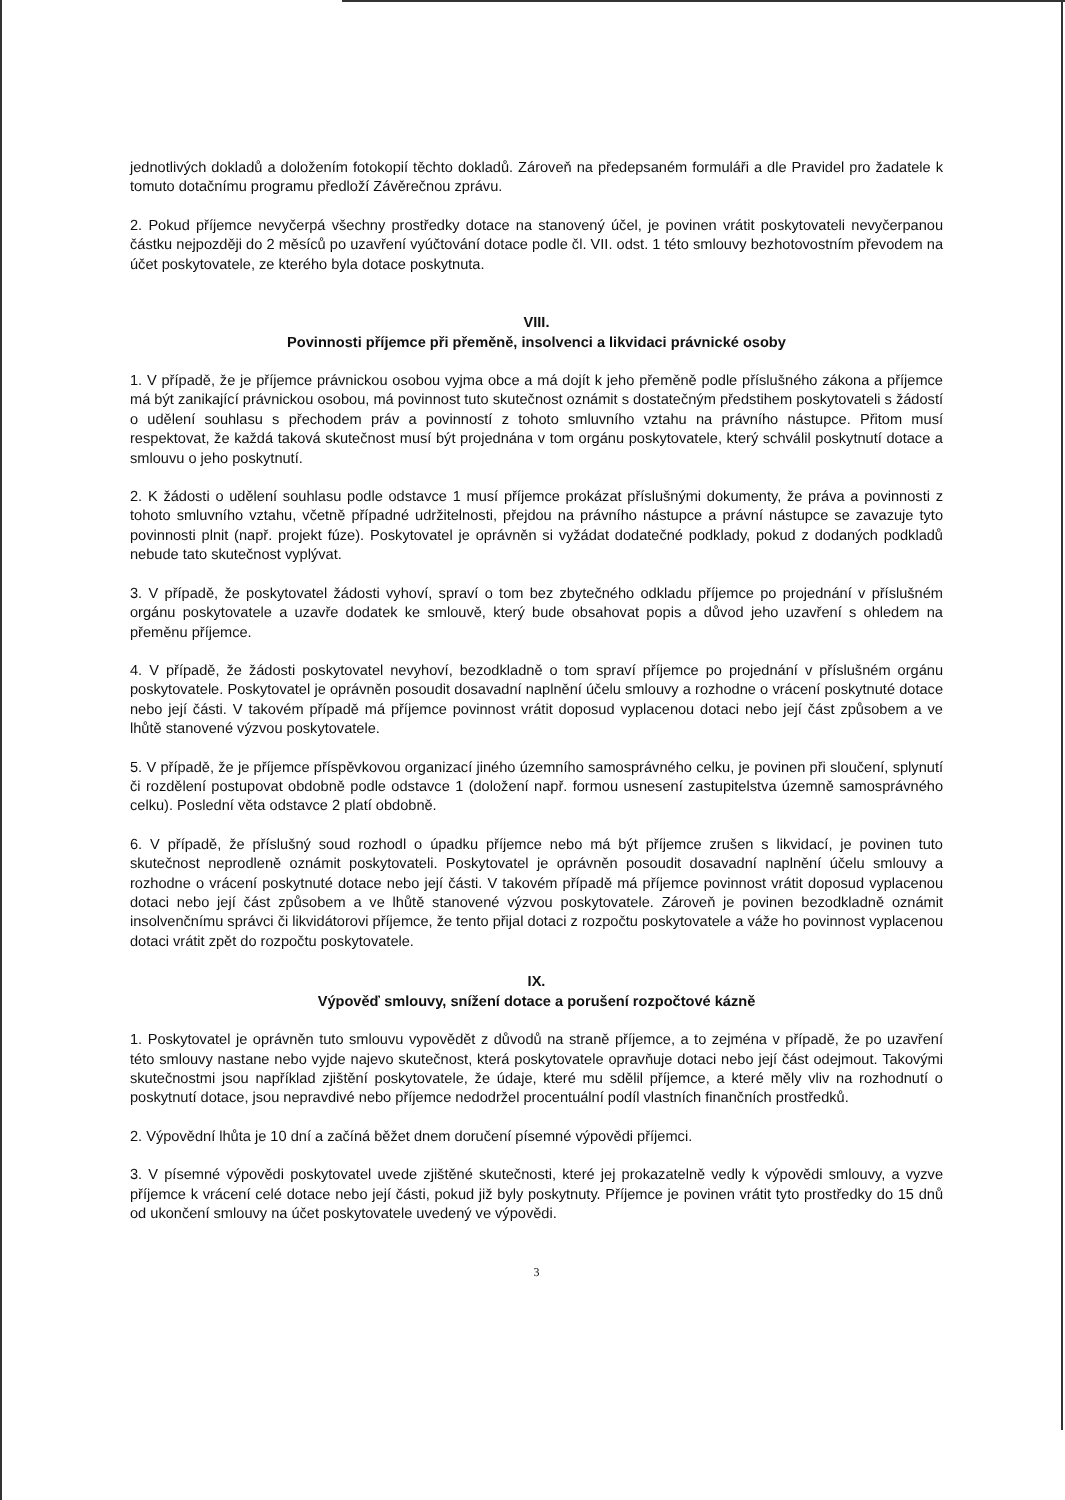jednotlivých dokladů a doložením fotokopií těchto dokladů. Zároveň na předepsaném formuláři a dle Pravidel pro žadatele k tomuto dotačnímu programu předloží Závěrečnou zprávu.
2. Pokud příjemce nevyčerpá všechny prostředky dotace na stanovený účel, je povinen vrátit poskytovateli nevyčerpanou částku nejpozději do 2 měsíců po uzavření vyúčtování dotace podle čl. VII. odst. 1 této smlouvy bezhotovostním převodem na účet poskytovatele, ze kterého byla dotace poskytnuta.
VIII.
Povinnosti příjemce při přeměně, insolvenci a likvidaci právnické osoby
1. V případě, že je příjemce právnickou osobou vyjma obce a má dojít k jeho přeměně podle příslušného zákona a příjemce má být zanikající právnickou osobou, má povinnost tuto skutečnost oznámit s dostatečným předstihem poskytovateli s žádostí o udělení souhlasu s přechodem práv a povinností z tohoto smluvního vztahu na právního nástupce. Přitom musí respektovat, že každá taková skutečnost musí být projednána v tom orgánu poskytovatele, který schválil poskytnutí dotace a smlouvu o jeho poskytnutí.
2. K žádosti o udělení souhlasu podle odstavce 1 musí příjemce prokázat příslušnými dokumenty, že práva a povinnosti z tohoto smluvního vztahu, včetně případné udržitelnosti, přejdou na právního nástupce a právní nástupce se zavazuje tyto povinnosti plnit (např. projekt fúze). Poskytovatel je oprávněn si vyžádat dodatečné podklady, pokud z dodaných podkladů nebude tato skutečnost vyplývat.
3. V případě, že poskytovatel žádosti vyhoví, spraví o tom bez zbytečného odkladu příjemce po projednání v příslušném orgánu poskytovatele a uzavře dodatek ke smlouvě, který bude obsahovat popis a důvod jeho uzavření s ohledem na přeměnu příjemce.
4. V případě, že žádosti poskytovatel nevyhoví, bezodkladně o tom spraví příjemce po projednání v příslušném orgánu poskytovatele. Poskytovatel je oprávněn posoudit dosavadní naplnění účelu smlouvy a rozhodne o vrácení poskytnuté dotace nebo její části. V takovém případě má příjemce povinnost vrátit doposud vyplacenou dotaci nebo její část způsobem a ve lhůtě stanovené výzvou poskytovatele.
5. V případě, že je příjemce příspěvkovou organizací jiného územního samosprávného celku, je povinen při sloučení, splynutí či rozdělení postupovat obdobně podle odstavce 1 (doložení např. formou usnesení zastupitelstva územně samosprávného celku). Poslední věta odstavce 2 platí obdobně.
6. V případě, že příslušný soud rozhodl o úpadku příjemce nebo má být příjemce zrušen s likvidací, je povinen tuto skutečnost neprodleně oznámit poskytovateli. Poskytovatel je oprávněn posoudit dosavadní naplnění účelu smlouvy a rozhodne o vrácení poskytnuté dotace nebo její části. V takovém případě má příjemce povinnost vrátit doposud vyplacenou dotaci nebo její část způsobem a ve lhůtě stanovené výzvou poskytovatele. Zároveň je povinen bezodkladně oznámit insolvenčnímu správci či likvidátorovi příjemce, že tento přijal dotaci z rozpočtu poskytovatele a váže ho povinnost vyplacenou dotaci vrátit zpět do rozpočtu poskytovatele.
IX.
Výpověď smlouvy, snížení dotace a porušení rozpočtové kázně
1. Poskytovatel je oprávněn tuto smlouvu vypovědět z důvodů na straně příjemce, a to zejména v případě, že po uzavření této smlouvy nastane nebo vyjde najevo skutečnost, která poskytovatele opravňuje dotaci nebo její část odejmout. Takovými skutečnostmi jsou například zjištění poskytovatele, že údaje, které mu sdělil příjemce, a které měly vliv na rozhodnutí o poskytnutí dotace, jsou nepravdivé nebo příjemce nedodržel procentuální podíl vlastních finančních prostředků.
2. Výpovědní lhůta je 10 dní a začíná běžet dnem doručení písemné výpovědi příjemci.
3. V písemné výpovědi poskytovatel uvede zjištěné skutečnosti, které jej prokazatelně vedly k výpovědi smlouvy, a vyzve příjemce k vrácení celé dotace nebo její části, pokud již byly poskytnuty. Příjemce je povinen vrátit tyto prostředky do 15 dnů od ukončení smlouvy na účet poskytovatele uvedený ve výpovědi.
3